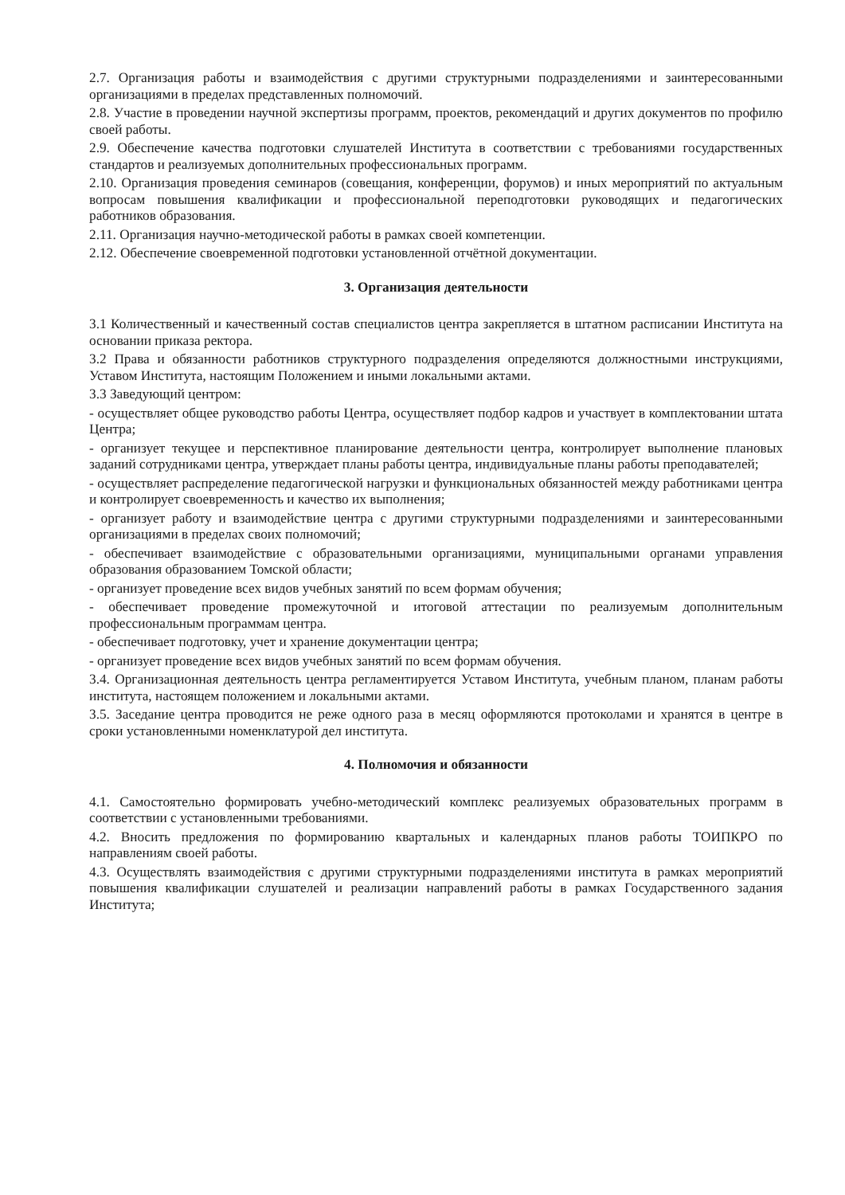2.7. Организация работы и взаимодействия с другими структурными подразделениями и заинтересованными организациями в пределах представленных полномочий.
2.8. Участие в проведении научной экспертизы программ, проектов, рекомендаций и других документов по профилю своей работы.
2.9. Обеспечение качества подготовки слушателей Института в соответствии с требованиями государственных стандартов и реализуемых дополнительных профессиональных программ.
2.10. Организация проведения семинаров (совещания, конференции, форумов) и иных мероприятий по актуальным вопросам повышения квалификации и профессиональной переподготовки руководящих и педагогических работников образования.
2.11. Организация научно-методической работы в рамках своей компетенции.
2.12. Обеспечение своевременной подготовки установленной отчётной документации.
3. Организация деятельности
3.1 Количественный и качественный состав специалистов центра закрепляется в штатном расписании Института на основании приказа ректора.
3.2 Права и обязанности работников структурного подразделения определяются должностными инструкциями, Уставом Института, настоящим Положением и иными локальными актами.
3.3 Заведующий центром:
- осуществляет общее руководство работы Центра, осуществляет подбор кадров и участвует в комплектовании штата Центра;
- организует текущее и перспективное планирование деятельности центра, контролирует выполнение плановых заданий сотрудниками центра, утверждает планы работы центра, индивидуальные планы работы преподавателей;
- осуществляет распределение педагогической нагрузки и функциональных обязанностей между работниками центра и контролирует своевременность и качество их выполнения;
- организует работу и взаимодействие центра с другими структурными подразделениями и заинтересованными организациями в пределах своих полномочий;
- обеспечивает взаимодействие с образовательными организациями, муниципальными органами управления образования образованием Томской области;
- организует проведение всех видов учебных занятий по всем формам обучения;
- обеспечивает проведение промежуточной и итоговой аттестации по реализуемым дополнительным профессиональным программам центра.
- обеспечивает подготовку, учет и хранение документации центра;
- организует проведение всех видов учебных занятий по всем формам обучения.
3.4. Организационная деятельность центра регламентируется Уставом Института, учебным планом, планам работы института, настоящем положением и локальными актами.
3.5. Заседание центра проводится не реже одного раза в месяц оформляются протоколами и хранятся в центре в сроки установленными номенклатурой дел института.
4. Полномочия и обязанности
4.1. Самостоятельно формировать учебно-методический комплекс реализуемых образовательных программ в соответствии с установленными требованиями.
4.2. Вносить предложения по формированию квартальных и календарных планов работы ТОИПКРО по направлениям своей работы.
4.3. Осуществлять взаимодействия с другими структурными подразделениями института в рамках мероприятий повышения квалификации слушателей и реализации направлений работы в рамках Государственного задания Института;